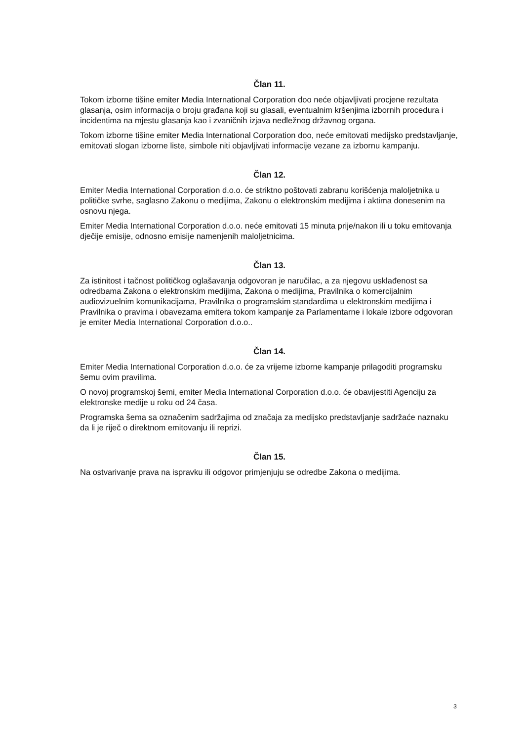Član 11.
Tokom izborne tišine emiter Media International Corporation doo neće objavljivati procjene rezultata glasanja, osim informacija o broju građana koji su glasali, eventualnim kršenjima izbornih procedura i incidentima na mjestu glasanja kao i zvaničnih izjava nedležnog državnog organa.
Tokom izborne tišine emiter Media International Corporation doo, neće emitovati medijsko predstavljanje, emitovati slogan izborne liste, simbole niti objavljivati informacije vezane za izbornu kampanju.
Član 12.
Emiter Media International Corporation d.o.o. će striktno poštovati zabranu korišćenja maloljetnika u političke svrhe, saglasno Zakonu o medijima, Zakonu o elektronskim medijima i aktima donesenim na osnovu njega.
Emiter Media International Corporation d.o.o. neće emitovati 15 minuta prije/nakon ili u toku emitovanja dječije emisije, odnosno emisije namenjenih maloljetnicima.
Član 13.
Za istinitost i tačnost političkog oglašavanja odgovoran je naručilac, a za njegovu usklađenost sa odredbama Zakona o elektronskim medijima, Zakona o medijima, Pravilnika o komercijalnim audiovizuelnim komunikacijama, Pravilnika o programskim standardima u elektronskim medijima i Pravilnika o pravima i obavezama emitera tokom kampanje za Parlamentarne i lokale izbore odgovoran je emiter Media International Corporation d.o.o..
Član 14.
Emiter Media International Corporation d.o.o. će za vrijeme izborne kampanje prilagoditi programsku šemu ovim pravilima.
O novoj programskoj šemi, emiter Media International Corporation d.o.o. će obavijestiti Agenciju za elektronske medije u roku od 24 časa.
Programska šema sa označenim sadržajima od značaja za medijsko predstavljanje sadržaće naznaku da li je riječ o direktnom emitovanju ili reprizi.
Član 15.
Na ostvarivanje prava na ispravku ili odgovor primjenjuju se odredbe Zakona o medijima.
3